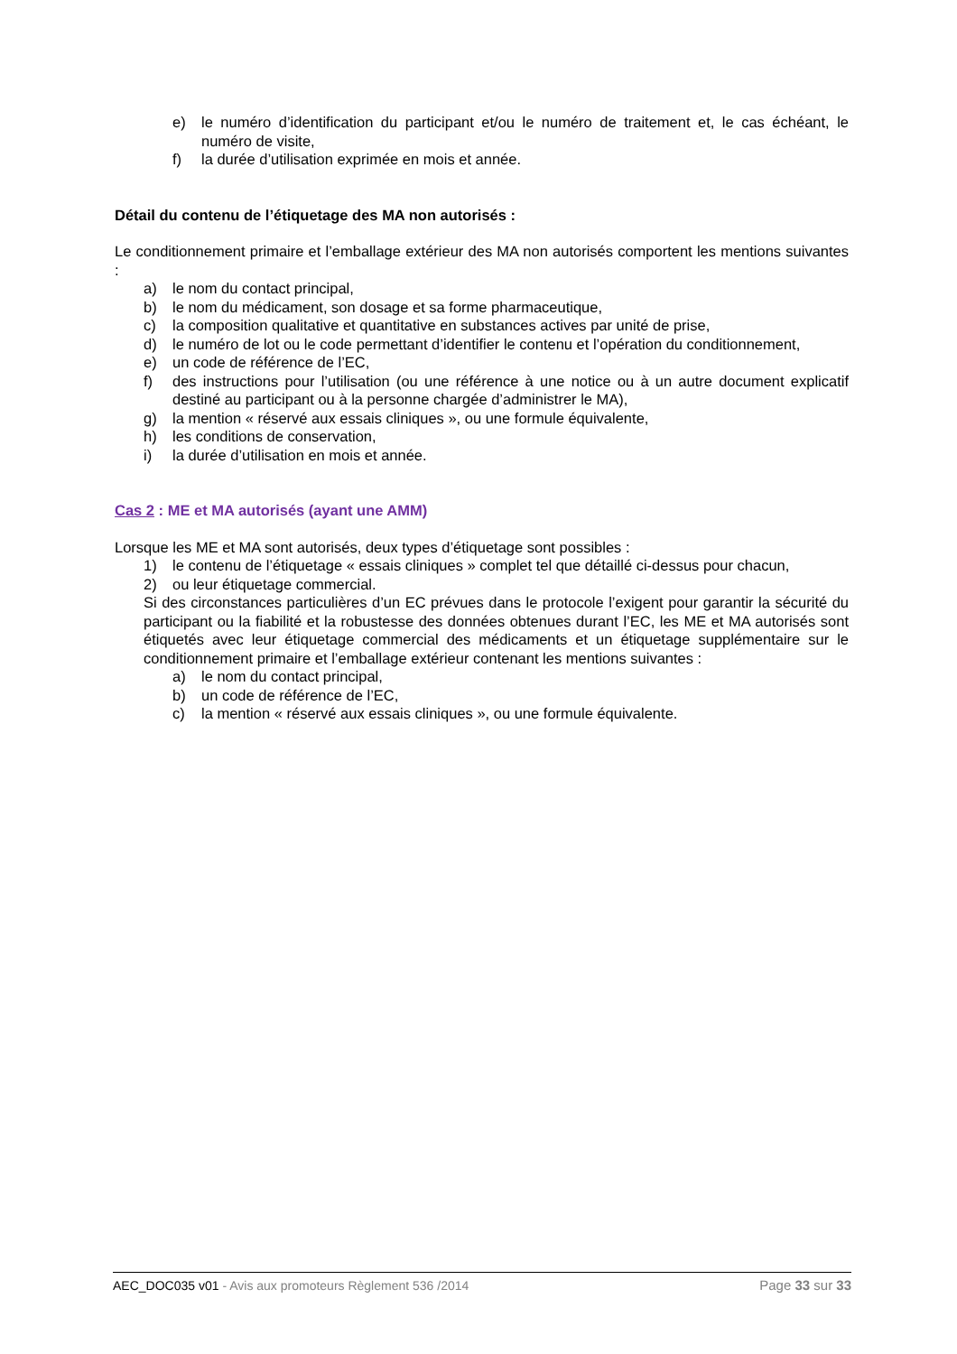e) le numéro d’identification du participant et/ou le numéro de traitement et, le cas échéant, le numéro de visite,
f) la durée d’utilisation exprimée en mois et année.
Détail du contenu de l’étiquetage des MA non autorisés :
Le conditionnement primaire et l’emballage extérieur des MA non autorisés comportent les mentions suivantes :
a) le nom du contact principal,
b) le nom du médicament, son dosage et sa forme pharmaceutique,
c) la composition qualitative et quantitative en substances actives par unité de prise,
d) le numéro de lot ou le code permettant d’identifier le contenu et l’opération du conditionnement,
e) un code de référence de l’EC,
f) des instructions pour l’utilisation (ou une référence à une notice ou à un autre document explicatif destiné au participant ou à la personne chargée d’administrer le MA),
g) la mention « réservé aux essais cliniques », ou une formule équivalente,
h) les conditions de conservation,
i) la durée d’utilisation en mois et année.
Cas 2 : ME et MA autorisés (ayant une AMM)
Lorsque les ME et MA sont autorisés, deux types d’étiquetage sont possibles :
1) le contenu de l’étiquetage « essais cliniques » complet tel que détaillé ci-dessus pour chacun,
2) ou leur étiquetage commercial.
Si des circonstances particulières d’un EC prévues dans le protocole l’exigent pour garantir la sécurité du participant ou la fiabilité et la robustesse des données obtenues durant l’EC, les ME et MA autorisés sont étiquetés avec leur étiquetage commercial des médicaments et un étiquetage supplémentaire sur le conditionnement primaire et l’emballage extérieur contenant les mentions suivantes :
a) le nom du contact principal,
b) un code de référence de l’EC,
c) la mention « réservé aux essais cliniques », ou une formule équivalente.
AEC_DOC035 v01 - Avis aux promoteurs Règlement 536 /2014 Page 33 sur 33